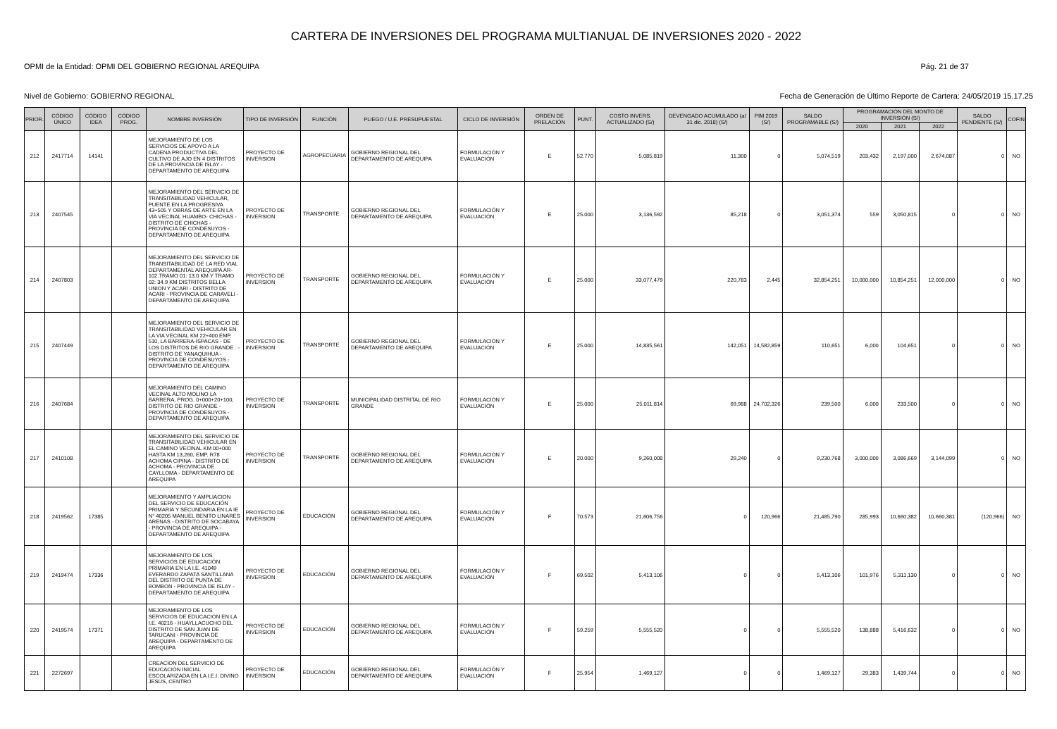CARTERA DE INVERSIONES DEL PROGRAMA MULTIANUAL DE INVERSIONES 2020 - 2022
OPMI de la Entidad: OPMI DEL GOBIERNO REGIONAL AREQUIPA Pág. 21 de 37
Nivel de Gobierno: GOBIERNO REGIONAL Fecha de Generación de Último Reporte de Cartera: 24/05/2019 15.17.25
| PRIOR. | CÓDIGO ÚNICO | CÓDIGO IDEA | CÓDIGO PROG. | NOMBRE INVERSIÓN | TIPO DE INVERSIÓN | FUNCIÓN | PLIEGO / U.E. PRESUPUESTAL | CICLO DE INVERSIÓN | ORDEN DE PRELACIÓN | PUNT. | COSTO INVERS. ACTUALIZADO (S/) | DEVENGADO ACUMULADO (al 31 dic. 2018) (S/) | PIM 2019 (S/) | SALDO PROGRAMABLE (S/) | PROGRAMACIÓN DEL MONTO DE INVERSIÓN (S/) | | | SALDO PENDIENTE (S/) | COFIN |
| --- | --- | --- | --- | --- | --- | --- | --- | --- | --- | --- | --- | --- | --- | --- | --- | --- | --- | --- | --- |
| | | | | | | | | | | | | | | | 2020 | 2021 | 2022 | | |
| 212 | 2417714 | 14141 | | MEJORAMIENTO DE LOS SERVICIOS DE APOYO A LA CADENA PRODUCTIVA DEL CULTIVO DE AJO EN 4 DISTRITOS DE LA PROVINCIA DE ISLAY - DEPARTAMENTO DE AREQUIPA | PROYECTO DE INVERSION | AGROPECUARIA | GOBIERNO REGIONAL DEL DEPARTAMENTO DE AREQUIPA | FORMULACIÓN Y EVALUACIÓN | E | 52.770 | 5,085,819 | 11,300 | 0 | 5,074,519 | 203,432 | 2,197,000 | 2,674,087 | 0 | NO |
| 213 | 2407545 | | | MEJORAMIENTO DEL SERVICIO DE TRANSITABILIDAD VEHICULAR, PUENTE EN LA PROGRESIVA 43+505 Y OBRAS DE ARTE EN LA VIA VECINAL HUAMBO- CHICHAS - DISTRITO DE CHICHAS - PROVINCIA DE CONDESUYOS - DEPARTAMENTO DE AREQUIPA | PROYECTO DE INVERSION | TRANSPORTE | GOBIERNO REGIONAL DEL DEPARTAMENTO DE AREQUIPA | FORMULACIÓN Y EVALUACIÓN | E | 25.000 | 3,136,592 | 85,218 | 0 | 3,051,374 | 559 | 3,050,815 | 0 | 0 | NO |
| 214 | 2407803 | | | MEJORAMIENTO DEL SERVICIO DE TRANSITABILIDAD DE LA RED VIAL DEPARTAMENTAL AREQUIPA AR-102.TRAMO 01: 13.0 KM Y TRAMO 02: 34.9 KM DISTRITOS BELLA UNION Y ACARI - DISTRITO DE ACARI - PROVINCIA DE CARAVELI - DEPARTAMENTO DE AREQUIPA | PROYECTO DE INVERSION | TRANSPORTE | GOBIERNO REGIONAL DEL DEPARTAMENTO DE AREQUIPA | FORMULACIÓN Y EVALUACIÓN | E | 25.000 | 33,077,479 | 220,783 | 2,445 | 32,854,251 | 10,000,000 | 10,854,251 | 12,000,000 | 0 | NO |
| 215 | 2407449 | | | MEJORAMIENTO DEL SERVICIO DE TRANSITABILIDAD VEHICULAR EN LA VIA VECINAL KM 22+400 EMP. 510, LA BARRERA-ISPACAS - DE LOS DISTRITOS DE RIO GRANDE . - DISTRITO DE YANAQUIHUA - PROVINCIA DE CONDESUYOS - DEPARTAMENTO DE AREQUIPA | PROYECTO DE INVERSION | TRANSPORTE | GOBIERNO REGIONAL DEL DEPARTAMENTO DE AREQUIPA | FORMULACIÓN Y EVALUACIÓN | E | 25.000 | 14,835,561 | 142,051 | 14,582,859 | 110,651 | 6,000 | 104,651 | 0 | 0 | NO |
| 216 | 2407684 | | | MEJORAMIENTO DEL CAMINO VECINAL ALTO MOLINO LA BARRERA, PROG. 0+000+20+100, DISTRITO DE RIO GRANDE - PROVINCIA DE CONDESUYOS - DEPARTAMENTO DE AREQUIPA | PROYECTO DE INVERSION | TRANSPORTE | MUNICIPALIDAD DISTRITAL DE RIO GRANDE | FORMULACIÓN Y EVALUACIÓN | E | 25.000 | 25,011,814 | 69,988 | 24,702,326 | 239,500 | 6,000 | 233,500 | 0 | 0 | NO |
| 217 | 2410108 | | | MEJORAMIENTO DEL SERVICIO DE TRANSITABILIDAD VEHICULAR EN EL CAMINO VECINAL KM 00+000 HASTA KM 13,260, EMP. R78 ACHOMA CIPINA - DISTRITO DE ACHOMA - PROVINCIA DE CAYLLOMA - DEPARTAMENTO DE AREQUIPA | PROYECTO DE INVERSION | TRANSPORTE | GOBIERNO REGIONAL DEL DEPARTAMENTO DE AREQUIPA | FORMULACIÓN Y EVALUACIÓN | E | 20.000 | 9,260,008 | 29,240 | 0 | 9,230,768 | 3,000,000 | 3,086,669 | 3,144,099 | 0 | NO |
| 218 | 2419562 | 17385 | | MEJORAMIENTO Y AMPLIACION DEL SERVICIO DE EDUCACIÓN PRIMARIA Y SECUNDARIA EN LA IE N° 40205 MANUEL BENITO LINARES ARENAS - DISTRITO DE SOCABAYA - PROVINCIA DE AREQUIPA - DEPARTAMENTO DE AREQUIPA | PROYECTO DE INVERSION | EDUCACIÓN | GOBIERNO REGIONAL DEL DEPARTAMENTO DE AREQUIPA | FORMULACIÓN Y EVALUACIÓN | F | 70.573 | 21,606,756 | 0 | 120,966 | 21,485,790 | 285,993 | 10,660,382 | 10,660,381 | (120,966) | NO |
| 219 | 2419474 | 17336 | | MEJORAMIENTO DE LOS SERVICIOS DE EDUCACIÓN PRIMARIA EN LA I.E. 41049 EVERARDO ZAPATA SANTILLANA DEL DISTRITO DE PUNTA DE BOMBON - PROVINCIA DE ISLAY - DEPARTAMENTO DE AREQUIPA | PROYECTO DE INVERSION | EDUCACIÓN | GOBIERNO REGIONAL DEL DEPARTAMENTO DE AREQUIPA | FORMULACIÓN Y EVALUACIÓN | F | 69.502 | 5,413,106 | 0 | 0 | 5,413,106 | 101,976 | 5,311,130 | 0 | 0 | NO |
| 220 | 2419574 | 17371 | | MEJORAMIENTO DE LOS SERVICIOS DE EDUCACIÓN EN LA I.E. 40216 - HUAYLLACUCHO DEL DISTRITO DE SAN JUAN DE TARUCANI - PROVINCIA DE AREQUIPA - DEPARTAMENTO DE AREQUIPA | PROYECTO DE INVERSION | EDUCACIÓN | GOBIERNO REGIONAL DEL DEPARTAMENTO DE AREQUIPA | FORMULACIÓN Y EVALUACIÓN | F | 59.259 | 5,555,520 | 0 | 0 | 5,555,520 | 138,888 | 5,416,632 | 0 | 0 | NO |
| 221 | 2272697 | | | CREACION DEL SERVICIO DE EDUCACIÓN INICIAL ESCOLARIZADA EN LA I.E.I. DIVINO JESÚS, CENTRO | PROYECTO DE INVERSION | EDUCACIÓN | GOBIERNO REGIONAL DEL DEPARTAMENTO DE AREQUIPA | FORMULACIÓN Y EVALUACIÓN | F | 25.954 | 1,469,127 | 0 | 0 | 1,469,127 | 29,383 | 1,439,744 | 0 | 0 | NO |